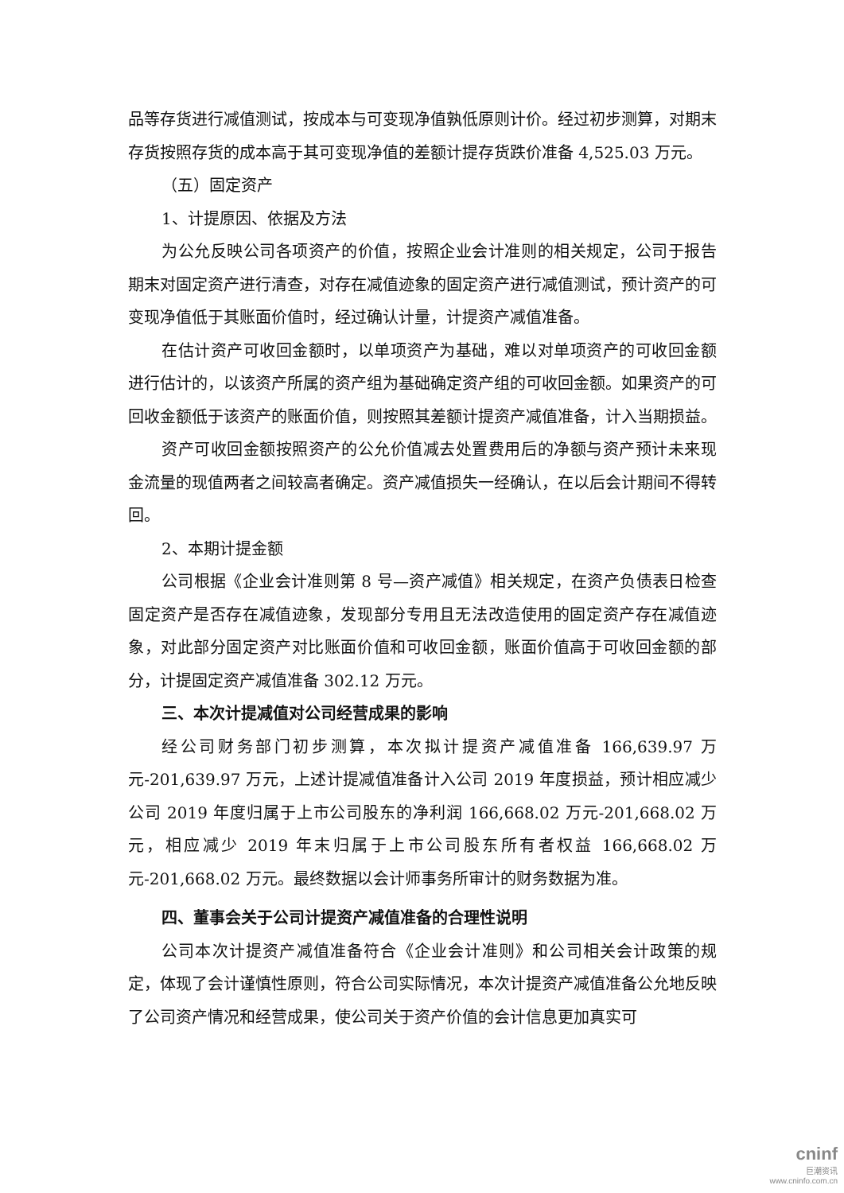品等存货进行减值测试，按成本与可变现净值孰低原则计价。经过初步测算，对期末存货按照存货的成本高于其可变现净值的差额计提存货跌价准备 4,525.03 万元。
（五）固定资产
1、计提原因、依据及方法
为公允反映公司各项资产的价值，按照企业会计准则的相关规定，公司于报告期末对固定资产进行清查，对存在减值迹象的固定资产进行减值测试，预计资产的可变现净值低于其账面价值时，经过确认计量，计提资产减值准备。
在估计资产可收回金额时，以单项资产为基础，难以对单项资产的可收回金额进行估计的，以该资产所属的资产组为基础确定资产组的可收回金额。如果资产的可回收金额低于该资产的账面价值，则按照其差额计提资产减值准备，计入当期损益。
资产可收回金额按照资产的公允价值减去处置费用后的净额与资产预计未来现金流量的现值两者之间较高者确定。资产减值损失一经确认，在以后会计期间不得转回。
2、本期计提金额
公司根据《企业会计准则第 8 号—资产减值》相关规定，在资产负债表日检查固定资产是否存在减值迹象，发现部分专用且无法改造使用的固定资产存在减值迹象，对此部分固定资产对比账面价值和可收回金额，账面价值高于可收回金额的部分，计提固定资产减值准备 302.12 万元。
三、本次计提减值对公司经营成果的影响
经公司财务部门初步测算，本次拟计提资产减值准备 166,639.97 万元-201,639.97 万元，上述计提减值准备计入公司 2019 年度损益，预计相应减少公司 2019 年度归属于上市公司股东的净利润 166,668.02 万元-201,668.02 万元，相应减少 2019 年末归属于上市公司股东所有者权益 166,668.02 万元-201,668.02 万元。最终数据以会计师事务所审计的财务数据为准。
四、董事会关于公司计提资产减值准备的合理性说明
公司本次计提资产减值准备符合《企业会计准则》和公司相关会计政策的规定，体现了会计谨慎性原则，符合公司实际情况，本次计提资产减值准备公允地反映了公司资产情况和经营成果，使公司关于资产价值的会计信息更加真实可
cninf
巨潮资讯
www.cninfo.com.cn